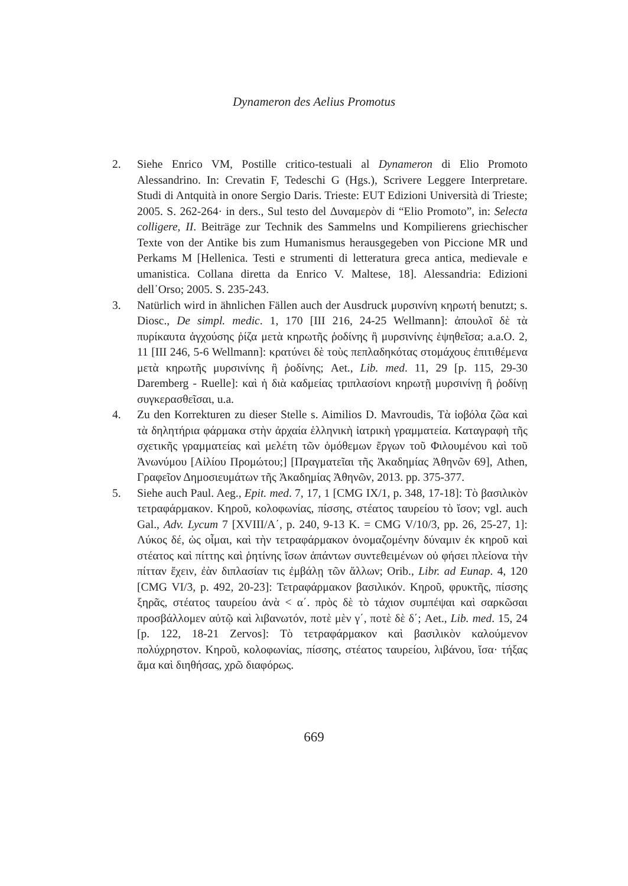Dynameron des Aelius Promotus
2. Siehe Enrico VM, Postille critico-testuali al Dynameron di Elio Promoto Alessandrino. In: Crevatin F, Tedeschi G (Hgs.), Scrivere Leggere Interpretare. Studi di Antquità in onore Sergio Daris. Trieste: EUT Edizioni Università di Trieste; 2005. S. 262-264· in ders., Sul testo del Δυναμερὸν di “Elio Promoto”, in: Selecta colligere, II. Beiträge zur Technik des Sammelns und Kompilierens griechischer Texte von der Antike bis zum Humanismus herausgegeben von Piccione MR und Perkams M [Hellenica. Testi e strumenti di letteratura greca antica, medievale e umanistica. Collana diretta da Enrico V. Maltese, 18]. Alessandria: Edizioni dell᾽Orso; 2005. S. 235-243.
3. Natürlich wird in ähnlichen Fällen auch der Ausdruck μυρσινίνη κηρωτή benutzt; s. Diosc., De simpl. medic. 1, 170 [III 216, 24-25 Wellmann]: ἀπουλοῖ δὲ τὰ πυρίκαυτα ἀγχούσης ῥίζα μετὰ κηρωτῆς ῥοδίνης ἢ μυρσινίνης ἑψηθεῖσα; a.a.O. 2, 11 [III 246, 5-6 Wellmann]: κρατύνει δὲ τοὺς πεπλαδηκότας στομάχους ἐπιτιθέμενα μετὰ κηρωτῆς μυρσινίνης ἢ ῥοδίνης; Aet., Lib. med. 11, 29 [p. 115, 29-30 Daremberg - Ruelle]: καὶ ἡ διὰ καδμείας τριπλασίονι κηρωτῇ μυρσινίνῃ ἢ ῥοδίνῃ συγκερασθεῖσαι, u.a.
4. Zu den Korrekturen zu dieser Stelle s. Aimilios D. Mavroudis, Τὰ ἰοβόλα ζῶα καὶ τὰ δηλητήρια φάρμακα στὴν ἀρχαία ἑλληνικὴ ἰατρικὴ γραμματεία. Καταγραφὴ τῆς σχετικῆς γραμματείας καὶ μελέτη τῶν ὁμόθεμων ἔργων τοῦ Φιλουμένου καὶ τοῦ Ἀνωνύμου [Αἰλίου Προμώτου;] [Πραγματεῖαι τῆς Ἀκαδημίας Ἀθηνῶν 69], Athen, Γραφεῖον Δημοσιευμάτων τῆς Ἀκαδημίας Ἀθηνῶν, 2013. pp. 375-377.
5. Siehe auch Paul. Aeg., Epit. med. 7, 17, 1 [CMG IX/1, p. 348, 17-18]: Τὸ βασιλικὸν τετραφάρμακον. Κηροῦ, κολοφωνίας, πίσσης, στέατος ταυρείου τὸ ἴσον; vgl. auch Gal., Adv. Lycum 7 [XVIII/A΄, p. 240, 9-13 K. = CMG V/10/3, pp. 26, 25-27, 1]: Λύκος δέ, ὡς οἶμαι, καὶ τὴν τετραφάρμακον ὀνομαζομένην δύναμιν ἐκ κηροῦ καὶ στέατος καὶ πίττης καὶ ῥητίνης ἴσων ἁπάντων συντεθειμένων οὐ φήσει πλείονα τὴν πίτταν ἔχειν, ἐὰν διπλασίαν τις ἐμβάλῃ τῶν ἄλλων; Orib., Libr. ad Eunap. 4, 120 [CMG VI/3, p. 492, 20-23]: Τετραφάρμακον βασιλικόν. Κηροῦ, φρυκτῆς, πίσσης ξηρᾶς, στέατος ταυρείου ἀνὰ < α΄. πρὸς δὲ τὸ τάχιον συμπέψαι καὶ σαρκῶσαι προσβάλλομεν αὐτῷ καὶ λιβανωτόν, ποτὲ μὲν γ΄, ποτὲ δὲ δ΄; Aet., Lib. med. 15, 24 [p. 122, 18-21 Zervos]: Τὸ τετραφάρμακον καὶ βασιλικὸν καλούμενον πολύχρηστον. Κηροῦ, κολοφωνίας, πίσσης, στέατος ταυρείου, λιβάνου, ἴσα· τήξας ἅμα καὶ διηθήσας, χρῶ διαφόρως.
669